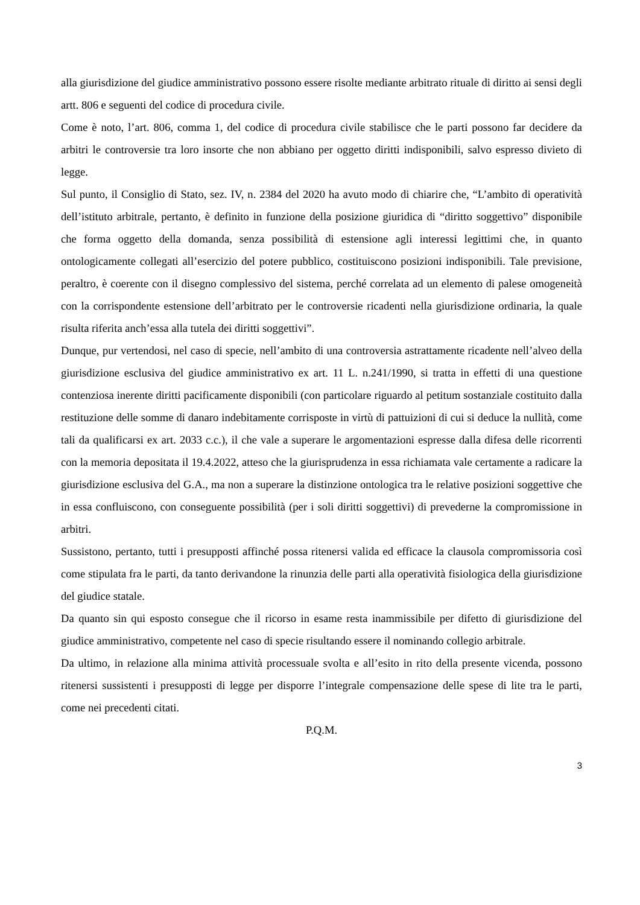alla giurisdizione del giudice amministrativo possono essere risolte mediante arbitrato rituale di diritto ai sensi degli artt. 806 e seguenti del codice di procedura civile.
Come è noto, l’art. 806, comma 1, del codice di procedura civile stabilisce che le parti possono far decidere da arbitri le controversie tra loro insorte che non abbiano per oggetto diritti indisponibili, salvo espresso divieto di legge.
Sul punto, il Consiglio di Stato, sez. IV, n. 2384 del 2020 ha avuto modo di chiarire che, “L’ambito di operatività dell’istituto arbitrale, pertanto, è definito in funzione della posizione giuridica di “diritto soggettivo” disponibile che forma oggetto della domanda, senza possibilità di estensione agli interessi legittimi che, in quanto ontologicamente collegati all’esercizio del potere pubblico, costituiscono posizioni indisponibili. Tale previsione, peraltro, è coerente con il disegno complessivo del sistema, perché correlata ad un elemento di palese omogeneità con la corrispondente estensione dell’arbitrato per le controversie ricadenti nella giurisdizione ordinaria, la quale risulta riferita anch’essa alla tutela dei diritti soggettivi”.
Dunque, pur vertendosi, nel caso di specie, nell’ambito di una controversia astrattamente ricadente nell’alveo della giurisdizione esclusiva del giudice amministrativo ex art. 11 L. n.241/1990, si tratta in effetti di una questione contenziosa inerente diritti pacificamente disponibili (con particolare riguardo al petitum sostanziale costituito dalla restituzione delle somme di danaro indebitamente corrisposte in virtù di pattuizioni di cui si deduce la nullità, come tali da qualificarsi ex art. 2033 c.c.), il che vale a superare le argomentazioni espresse dalla difesa delle ricorrenti con la memoria depositata il 19.4.2022, atteso che la giurisprudenza in essa richiamata vale certamente a radicare la giurisdizione esclusiva del G.A., ma non a superare la distinzione ontologica tra le relative posizioni soggettive che in essa confluiscono, con conseguente possibilità (per i soli diritti soggettivi) di prevederne la compromissione in arbitri.
Sussistono, pertanto, tutti i presupposti affinché possa ritenersi valida ed efficace la clausola compromissoria così come stipulata fra le parti, da tanto derivandone la rinunzia delle parti alla operatività fisiologica della giurisdizione del giudice statale.
Da quanto sin qui esposto consegue che il ricorso in esame resta inammissibile per difetto di giurisdizione del giudice amministrativo, competente nel caso di specie risultando essere il nominando collegio arbitrale.
Da ultimo, in relazione alla minima attività processuale svolta e all’esito in rito della presente vicenda, possono ritenersi sussistenti i presupposti di legge per disporre l’integrale compensazione delle spese di lite tra le parti, come nei precedenti citati.
P.Q.M.
3